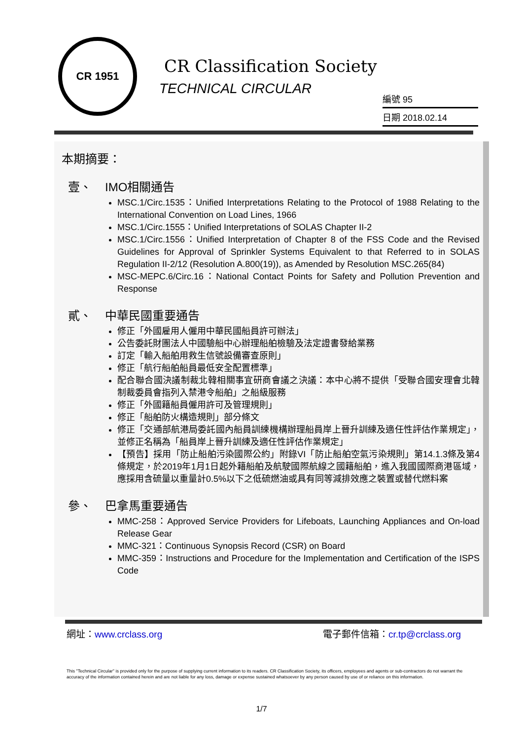CR 1951
CR Classification Society
TECHNICAL CIRCULAR
編號 95
日期 2018.02.14
本期摘要：
壹、 IMO相關通告
MSC.1/Circ.1535：Unified Interpretations Relating to the Protocol of 1988 Relating to the International Convention on Load Lines, 1966
MSC.1/Circ.1555：Unified Interpretations of SOLAS Chapter II-2
MSC.1/Circ.1556：Unified Interpretation of Chapter 8 of the FSS Code and the Revised Guidelines for Approval of Sprinkler Systems Equivalent to that Referred to in SOLAS Regulation II-2/12 (Resolution A.800(19)), as Amended by Resolution MSC.265(84)
MSC-MEPC.6/Circ.16：National Contact Points for Safety and Pollution Prevention and Response
貳、 中華民國重要通告
修正「外國雇用人僱用中華民國船員許可辦法」
公告委託財團法人中國驗船中心辦理船舶檢驗及法定證書發給業務
訂定「輸入船舶用救生信號設備審查原則」
修正「航行船舶船員最低安全配置標準」
配合聯合國決議制裁北韓相關事宜研商會議之決議：本中心將不提供「受聯合國安理會北韓制裁委員會指列入禁港令船舶」之船級服務
修正「外國籍船員僱用許可及管理規則」
修正「船舶防火構造規則」部分條文
修正「交通部航港局委託國內船員訓練機構辦理船員岸上晉升訓練及適任性評估作業規定」，並修正名稱為「船員岸上晉升訓練及適任性評估作業規定」
【預告】採用「防止船舶污染國際公約」附錄VI「防止船舶空氣污染規則」第14.1.3條及第4條規定，於2019年1月1日起外籍船舶及航駛國際航線之國籍船舶，進入我國國際商港區域，應採用含硫量以重量計0.5%以下之低硫燃油或具有同等減排效應之裝置或替代燃料案
參、 巴拿馬重要通告
MMC-258：Approved Service Providers for Lifeboats, Launching Appliances and On-load Release Gear
MMC-321：Continuous Synopsis Record (CSR) on Board
MMC-359：Instructions and Procedure for the Implementation and Certification of the ISPS Code
網址：www.crclass.org 電子郵件信箱：cr.tp@crclass.org
This "Technical Circular" is provided only for the purpose of supplying current information to its readers. CR Classification Society, its officers, employees and agents or sub-contractors do not warrant the accuracy of the information contained herein and are not liable for any loss, damage or expense sustained whatsoever by any person caused by use of or reliance on this information.
1/7